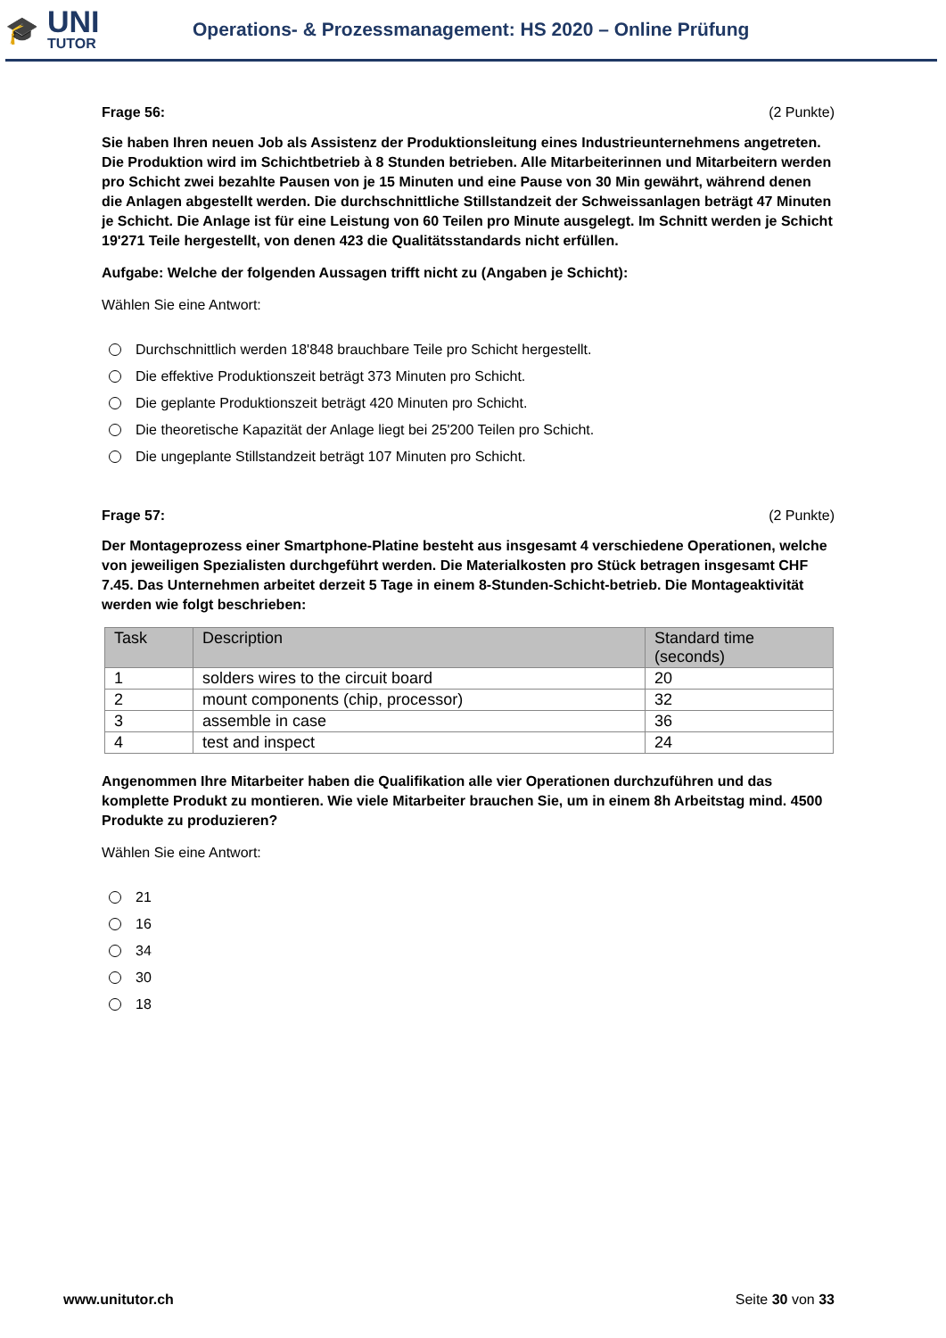🎓
UNI
TUTOR
Operations- & Prozessmanagement: HS 2020 – Online Prüfung
Frage 56: (2 Punkte)
Sie haben Ihren neuen Job als Assistenz der Produktionsleitung eines Industrieunternehmens angetreten. Die Produktion wird im Schichtbetrieb à 8 Stunden betrieben. Alle Mitarbeiterinnen und Mitarbeitern werden pro Schicht zwei bezahlte Pausen von je 15 Minuten und eine Pause von 30 Min gewährt, während denen die Anlagen abgestellt werden. Die durchschnittliche Stillstandzeit der Schweissanlagen beträgt 47 Minuten je Schicht. Die Anlage ist für eine Leistung von 60 Teilen pro Minute ausgelegt. Im Schnitt werden je Schicht 19'271 Teile hergestellt, von denen 423 die Qualitätsstandards nicht erfüllen.
Aufgabe: Welche der folgenden Aussagen trifft nicht zu (Angaben je Schicht):
Wählen Sie eine Antwort:
Durchschnittlich werden 18'848 brauchbare Teile pro Schicht hergestellt.
Die effektive Produktionszeit beträgt 373 Minuten pro Schicht.
Die geplante Produktionszeit beträgt 420 Minuten pro Schicht.
Die theoretische Kapazität der Anlage liegt bei 25'200 Teilen pro Schicht.
Die ungeplante Stillstandzeit beträgt 107 Minuten pro Schicht.
Frage 57: (2 Punkte)
Der Montageprozess einer Smartphone-Platine besteht aus insgesamt 4 verschiedene Operationen, welche von jeweiligen Spezialisten durchgeführt werden. Die Materialkosten pro Stück betragen insgesamt CHF 7.45. Das Unternehmen arbeitet derzeit 5 Tage in einem 8-Stunden-Schicht-betrieb. Die Montageaktivität werden wie folgt beschrieben:
| Task | Description | Standard time (seconds) |
| --- | --- | --- |
| 1 | solders wires to the circuit board | 20 |
| 2 | mount components (chip, processor) | 32 |
| 3 | assemble in case | 36 |
| 4 | test and inspect | 24 |
Angenommen Ihre Mitarbeiter haben die Qualifikation alle vier Operationen durchzuführen und das komplette Produkt zu montieren. Wie viele Mitarbeiter brauchen Sie, um in einem 8h Arbeitstag mind. 4500 Produkte zu produzieren?
Wählen Sie eine Antwort:
21
16
34
30
18
www.unitutor.ch Seite 30 von 33